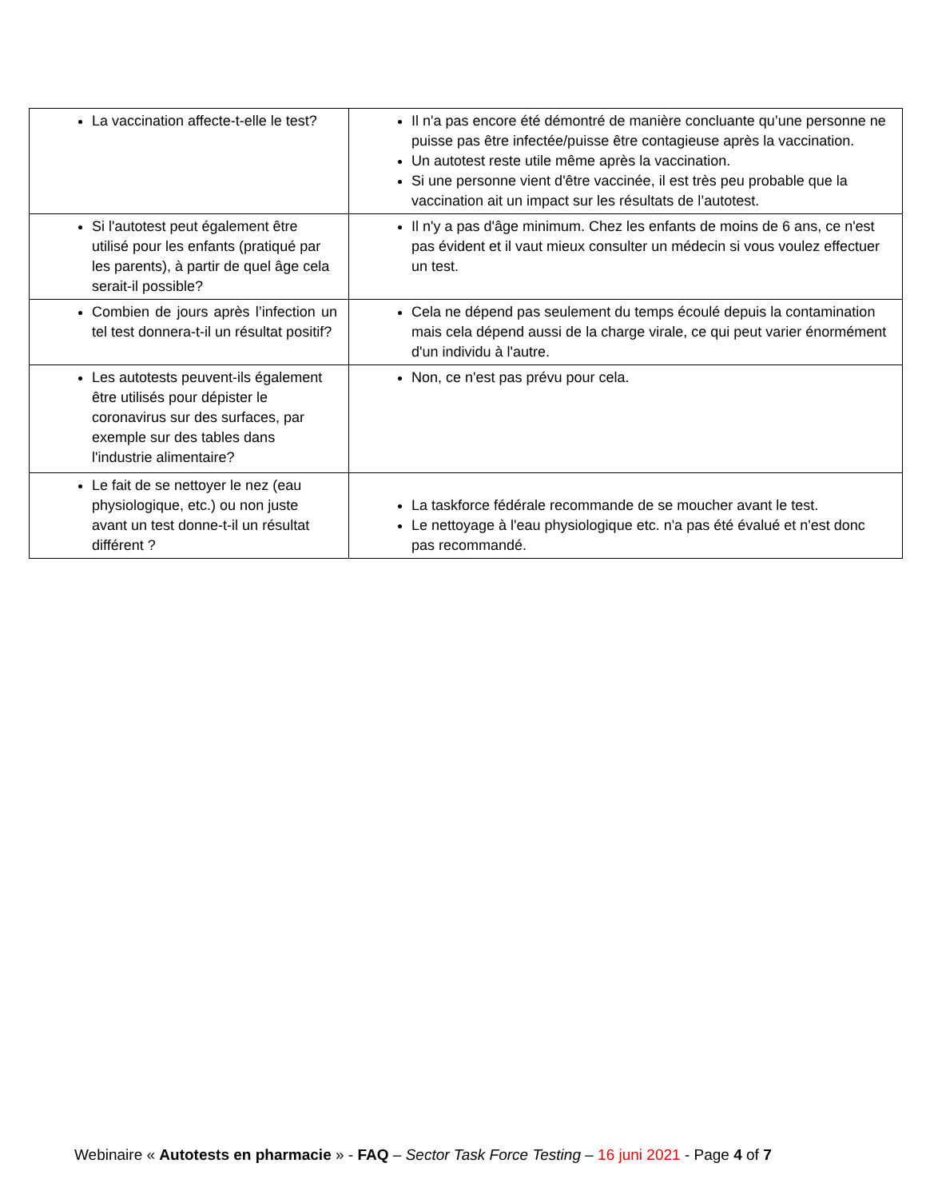| La vaccination affecte-t-elle le test? | Il n'a pas encore été démontré de manière concluante qu’une personne ne puisse pas être infectée/puisse être contagieuse après la vaccination. Un autotest reste utile même après la vaccination. Si une personne vient d'être vaccinée, il est très peu probable que la vaccination ait un impact sur les résultats de l’autotest. |
| Si l'autotest peut également être utilisé pour les enfants (pratiqué par les parents), à partir de quel âge cela serait-il possible? | Il n'y a pas d'âge minimum. Chez les enfants de moins de 6 ans, ce n'est pas évident et il vaut mieux consulter un médecin si vous voulez effectuer un test. |
| Combien de jours après l’infection un tel test donnera-t-il un résultat positif? | Cela ne dépend pas seulement du temps écoulé depuis la contamination mais cela dépend aussi de la charge virale, ce qui peut varier énormément d'un individu à l'autre. |
| Les autotests peuvent-ils également être utilisés pour dépister le coronavirus sur des surfaces, par exemple sur des tables dans l'industrie alimentaire? | Non, ce n'est pas prévu pour cela. |
| Le fait de se nettoyer le nez (eau physiologique, etc.) ou non juste avant un test donne-t-il un résultat différent ? | La taskforce fédérale recommande de se moucher avant le test. Le nettoyage à l'eau physiologique etc. n'a pas été évalué et n'est donc pas recommandé. |
Webinaire « Autotests en pharmacie » - FAQ – Sector Task Force Testing – 16 juni 2021 - Page 4 of 7